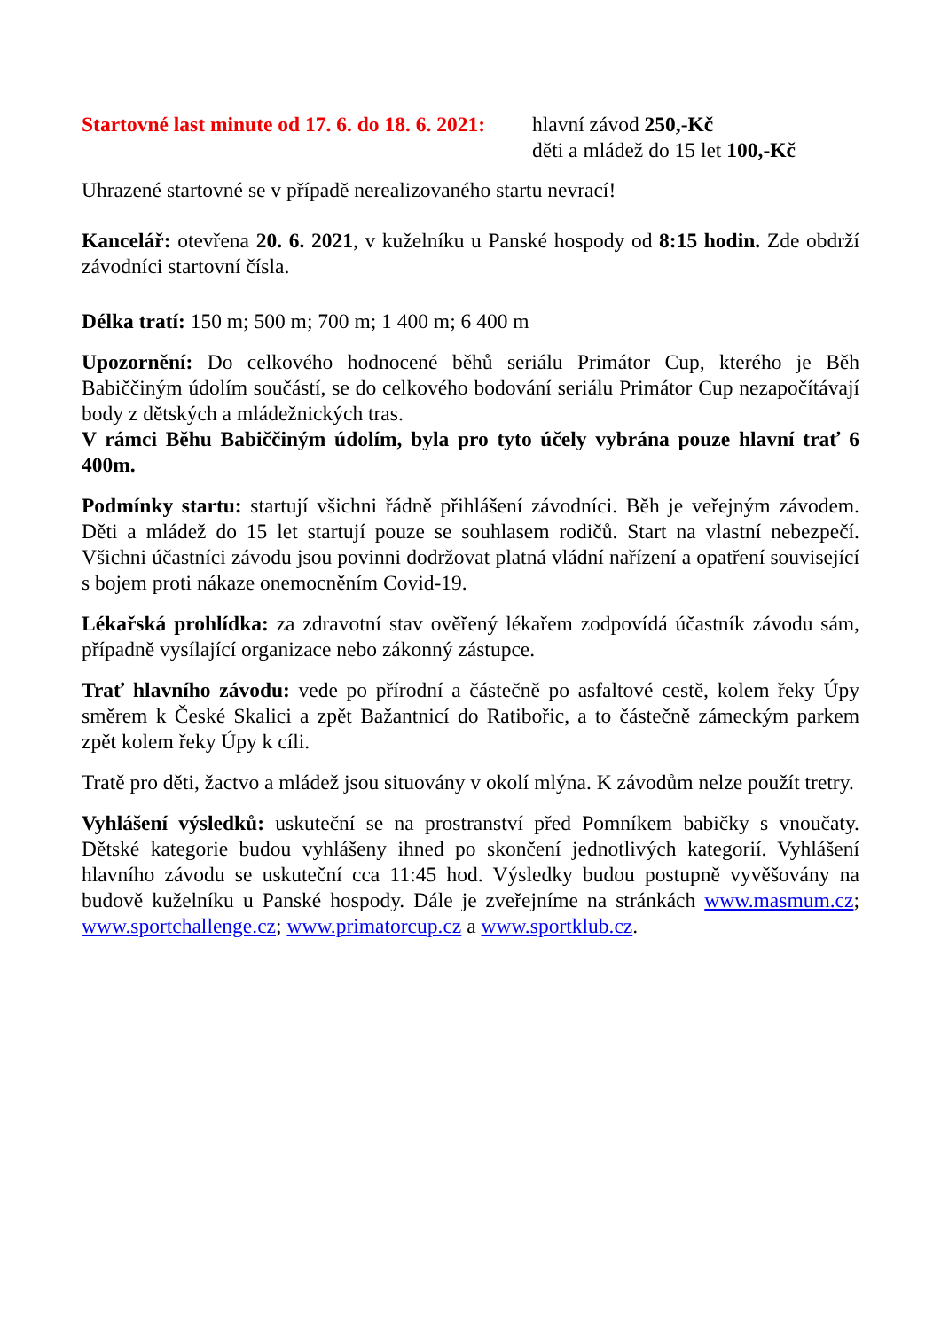Startovné last minute od 17. 6. do 18. 6. 2021:
hlavní závod 250,-Kč
děti a mládež do 15 let 100,-Kč
Uhrazené startovné se v případě nerealizovaného startu nevrací!
Kancelář: otevřena 20. 6. 2021, v kuželníku u Panské hospody od 8:15 hodin. Zde obdrží závodníci startovní čísla.
Délka tratí: 150 m; 500 m; 700 m; 1 400 m; 6 400 m
Upozornění: Do celkového hodnocené běhů seriálu Primátor Cup, kterého je Běh Babiččiným údolím součástí, se do celkového bodování seriálu Primátor Cup nezapočítávají body z dětských a mládežnických tras.
V rámci Běhu Babiččiným údolím, byla pro tyto účely vybrána pouze hlavní trať 6 400m.
Podmínky startu: startují všichni řádně přihlášení závodníci. Běh je veřejným závodem. Děti a mládež do 15 let startují pouze se souhlasem rodičů. Start na vlastní nebezpečí. Všichni účastníci závodu jsou povinni dodržovat platná vládní nařízení a opatření související s bojem proti nákaze onemocněním Covid-19.
Lékařská prohlídka: za zdravotní stav ověřený lékařem zodpovídá účastník závodu sám, případně vysílající organizace nebo zákonný zástupce.
Trať hlavního závodu: vede po přírodní a částečně po asfaltové cestě, kolem řeky Úpy směrem k České Skalici a zpět Bažantnicí do Ratibořic, a to částečně zámeckým parkem zpět kolem řeky Úpy k cíli.
Tratě pro děti, žactvo a mládež jsou situovány v okolí mlýna. K závodům nelze použít tretry.
Vyhlášení výsledků: uskuteční se na prostranství před Pomníkem babičky s vnoučaty. Dětské kategorie budou vyhlášeny ihned po skončení jednotlivých kategorií. Vyhlášení hlavního závodu se uskuteční cca 11:45 hod. Výsledky budou postupně vyvěšovány na budově kuželníku u Panské hospody. Dále je zveřejníme na stránkách www.masmum.cz; www.sportchallenge.cz; www.primatorcup.cz a www.sportklub.cz.